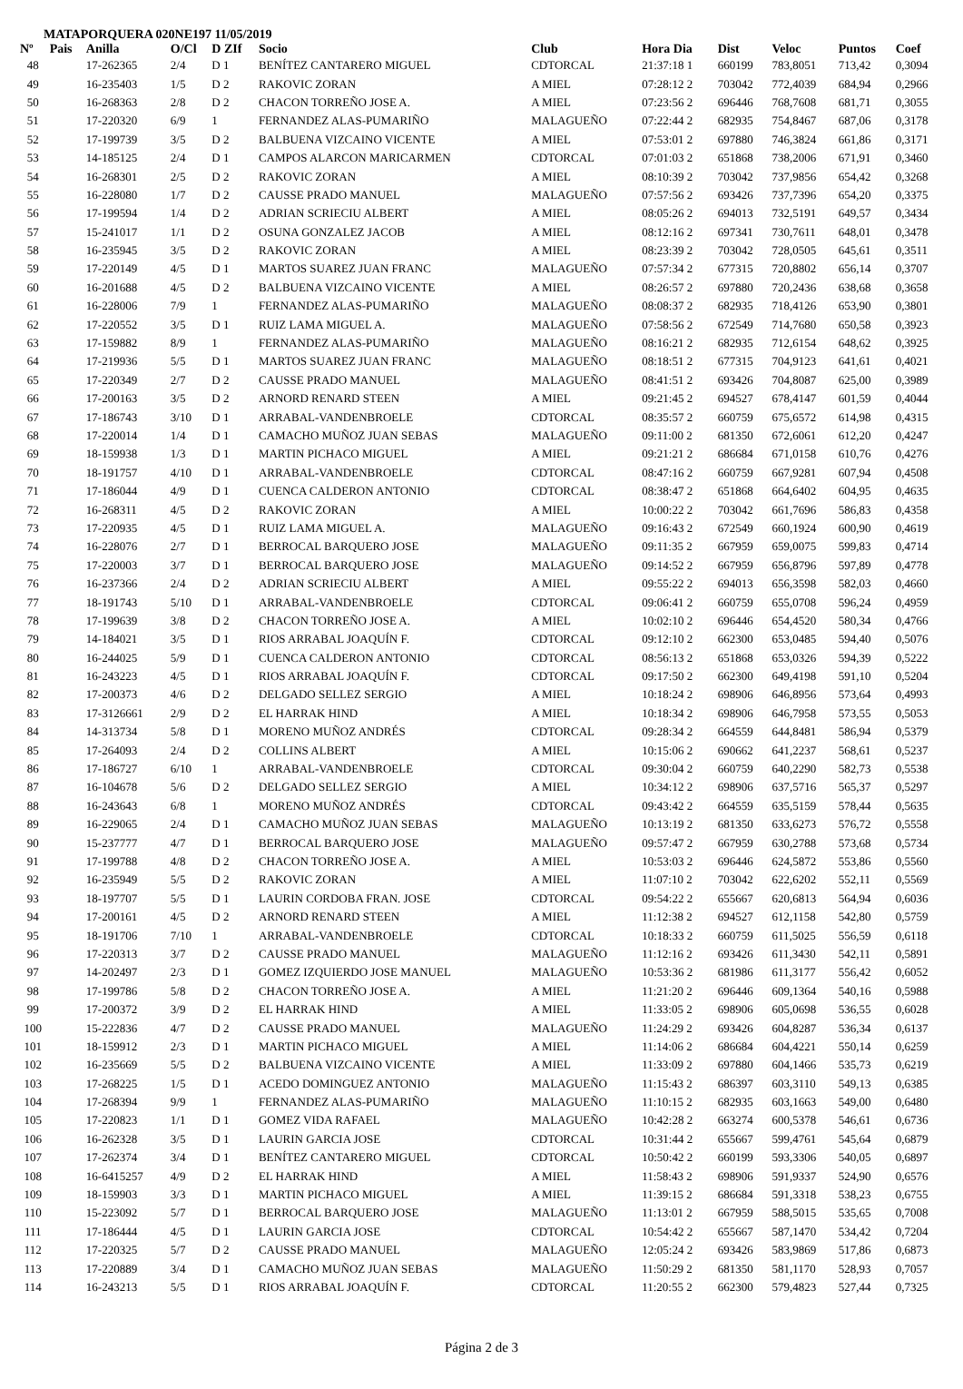MATAPORQUERA 020NE197 11/05/2019
| Nº | Pais | Anilla | O/Cl | D ZIf | Socio | Club | Hora Dia | Dist | Veloc | Puntos | Coef |
| --- | --- | --- | --- | --- | --- | --- | --- | --- | --- | --- | --- |
| 48 | | 17-262365 | 2/4 | D 1 | BENÍTEZ CANTARERO MIGUEL | CDTORCAL | 21:37:18 1 | 660199 | 783,8051 | 713,42 | 0,3094 |
| 49 | | 16-235403 | 1/5 | D 2 | RAKOVIC ZORAN | A MIEL | 07:28:12 2 | 703042 | 772,4039 | 684,94 | 0,2966 |
| 50 | | 16-268363 | 2/8 | D 2 | CHACON TORREÑO JOSE A. | A MIEL | 07:23:56 2 | 696446 | 768,7608 | 681,71 | 0,3055 |
| 51 | | 17-220320 | 6/9 | 1 | FERNANDEZ ALAS-PUMARIÑO | MALAGUEÑO | 07:22:44 2 | 682935 | 754,8467 | 687,06 | 0,3178 |
| 52 | | 17-199739 | 3/5 | D 2 | BALBUENA VIZCAINO VICENTE | A MIEL | 07:53:01 2 | 697880 | 746,3824 | 661,86 | 0,3171 |
| 53 | | 14-185125 | 2/4 | D 1 | CAMPOS ALARCON MARICARMEN | CDTORCAL | 07:01:03 2 | 651868 | 738,2006 | 671,91 | 0,3460 |
| 54 | | 16-268301 | 2/5 | D 2 | RAKOVIC ZORAN | A MIEL | 08:10:39 2 | 703042 | 737,9856 | 654,42 | 0,3268 |
| 55 | | 16-228080 | 1/7 | D 2 | CAUSSE PRADO MANUEL | MALAGUEÑO | 07:57:56 2 | 693426 | 737,7396 | 654,20 | 0,3375 |
| 56 | | 17-199594 | 1/4 | D 2 | ADRIAN SCRIECIU ALBERT | A MIEL | 08:05:26 2 | 694013 | 732,5191 | 649,57 | 0,3434 |
| 57 | | 15-241017 | 1/1 | D 2 | OSUNA GONZALEZ JACOB | A MIEL | 08:12:16 2 | 697341 | 730,7611 | 648,01 | 0,3478 |
| 58 | | 16-235945 | 3/5 | D 2 | RAKOVIC ZORAN | A MIEL | 08:23:39 2 | 703042 | 728,0505 | 645,61 | 0,3511 |
| 59 | | 17-220149 | 4/5 | D 1 | MARTOS SUAREZ JUAN FRANC | MALAGUEÑO | 07:57:34 2 | 677315 | 720,8802 | 656,14 | 0,3707 |
| 60 | | 16-201688 | 4/5 | D 2 | BALBUENA VIZCAINO VICENTE | A MIEL | 08:26:57 2 | 697880 | 720,2436 | 638,68 | 0,3658 |
| 61 | | 16-228006 | 7/9 | 1 | FERNANDEZ ALAS-PUMARIÑO | MALAGUEÑO | 08:08:37 2 | 682935 | 718,4126 | 653,90 | 0,3801 |
| 62 | | 17-220552 | 3/5 | D 1 | RUIZ LAMA MIGUEL A. | MALAGUEÑO | 07:58:56 2 | 672549 | 714,7680 | 650,58 | 0,3923 |
| 63 | | 17-159882 | 8/9 | 1 | FERNANDEZ ALAS-PUMARIÑO | MALAGUEÑO | 08:16:21 2 | 682935 | 712,6154 | 648,62 | 0,3925 |
| 64 | | 17-219936 | 5/5 | D 1 | MARTOS SUAREZ JUAN FRANC | MALAGUEÑO | 08:18:51 2 | 677315 | 704,9123 | 641,61 | 0,4021 |
| 65 | | 17-220349 | 2/7 | D 2 | CAUSSE PRADO MANUEL | MALAGUEÑO | 08:41:51 2 | 693426 | 704,8087 | 625,00 | 0,3989 |
| 66 | | 17-200163 | 3/5 | D 2 | ARNORD RENARD STEEN | A MIEL | 09:21:45 2 | 694527 | 678,4147 | 601,59 | 0,4044 |
| 67 | | 17-186743 | 3/10 | D 1 | ARRABAL-VANDENBROELE | CDTORCAL | 08:35:57 2 | 660759 | 675,6572 | 614,98 | 0,4315 |
| 68 | | 17-220014 | 1/4 | D 1 | CAMACHO MUÑOZ JUAN SEBAS | MALAGUEÑO | 09:11:00 2 | 681350 | 672,6061 | 612,20 | 0,4247 |
| 69 | | 18-159938 | 1/3 | D 1 | MARTIN PICHACO MIGUEL | A MIEL | 09:21:21 2 | 686684 | 671,0158 | 610,76 | 0,4276 |
| 70 | | 18-191757 | 4/10 | D 1 | ARRABAL-VANDENBROELE | CDTORCAL | 08:47:16 2 | 660759 | 667,9281 | 607,94 | 0,4508 |
| 71 | | 17-186044 | 4/9 | D 1 | CUENCA CALDERON ANTONIO | CDTORCAL | 08:38:47 2 | 651868 | 664,6402 | 604,95 | 0,4635 |
| 72 | | 16-268311 | 4/5 | D 2 | RAKOVIC ZORAN | A MIEL | 10:00:22 2 | 703042 | 661,7696 | 586,83 | 0,4358 |
| 73 | | 17-220935 | 4/5 | D 1 | RUIZ LAMA MIGUEL A. | MALAGUEÑO | 09:16:43 2 | 672549 | 660,1924 | 600,90 | 0,4619 |
| 74 | | 16-228076 | 2/7 | D 1 | BERROCAL BARQUERO JOSE | MALAGUEÑO | 09:11:35 2 | 667959 | 659,0075 | 599,83 | 0,4714 |
| 75 | | 17-220003 | 3/7 | D 1 | BERROCAL BARQUERO JOSE | MALAGUEÑO | 09:14:52 2 | 667959 | 656,8796 | 597,89 | 0,4778 |
| 76 | | 16-237366 | 2/4 | D 2 | ADRIAN SCRIECIU ALBERT | A MIEL | 09:55:22 2 | 694013 | 656,3598 | 582,03 | 0,4660 |
| 77 | | 18-191743 | 5/10 | D 1 | ARRABAL-VANDENBROELE | CDTORCAL | 09:06:41 2 | 660759 | 655,0708 | 596,24 | 0,4959 |
| 78 | | 17-199639 | 3/8 | D 2 | CHACON TORREÑO JOSE A. | A MIEL | 10:02:10 2 | 696446 | 654,4520 | 580,34 | 0,4766 |
| 79 | | 14-184021 | 3/5 | D 1 | RIOS ARRABAL JOAQUÍN F. | CDTORCAL | 09:12:10 2 | 662300 | 653,0485 | 594,40 | 0,5076 |
| 80 | | 16-244025 | 5/9 | D 1 | CUENCA CALDERON ANTONIO | CDTORCAL | 08:56:13 2 | 651868 | 653,0326 | 594,39 | 0,5222 |
| 81 | | 16-243223 | 4/5 | D 1 | RIOS ARRABAL JOAQUÍN F. | CDTORCAL | 09:17:50 2 | 662300 | 649,4198 | 591,10 | 0,5204 |
| 82 | | 17-200373 | 4/6 | D 2 | DELGADO SELLEZ SERGIO | A MIEL | 10:18:24 2 | 698906 | 646,8956 | 573,64 | 0,4993 |
| 83 | | 17-3126661 | 2/9 | D 2 | EL HARRAK HIND | A MIEL | 10:18:34 2 | 698906 | 646,7958 | 573,55 | 0,5053 |
| 84 | | 14-313734 | 5/8 | D 1 | MORENO MUÑOZ ANDRÉS | CDTORCAL | 09:28:34 2 | 664559 | 644,8481 | 586,94 | 0,5379 |
| 85 | | 17-264093 | 2/4 | D 2 | COLLINS ALBERT | A MIEL | 10:15:06 2 | 690662 | 641,2237 | 568,61 | 0,5237 |
| 86 | | 17-186727 | 6/10 | 1 | ARRABAL-VANDENBROELE | CDTORCAL | 09:30:04 2 | 660759 | 640,2290 | 582,73 | 0,5538 |
| 87 | | 16-104678 | 5/6 | D 2 | DELGADO SELLEZ SERGIO | A MIEL | 10:34:12 2 | 698906 | 637,5716 | 565,37 | 0,5297 |
| 88 | | 16-243643 | 6/8 | 1 | MORENO MUÑOZ ANDRÉS | CDTORCAL | 09:43:42 2 | 664559 | 635,5159 | 578,44 | 0,5635 |
| 89 | | 16-229065 | 2/4 | D 1 | CAMACHO MUÑOZ JUAN SEBAS | MALAGUEÑO | 10:13:19 2 | 681350 | 633,6273 | 576,72 | 0,5558 |
| 90 | | 15-237777 | 4/7 | D 1 | BERROCAL BARQUERO JOSE | MALAGUEÑO | 09:57:47 2 | 667959 | 630,2788 | 573,68 | 0,5734 |
| 91 | | 17-199788 | 4/8 | D 2 | CHACON TORREÑO JOSE A. | A MIEL | 10:53:03 2 | 696446 | 624,5872 | 553,86 | 0,5560 |
| 92 | | 16-235949 | 5/5 | D 2 | RAKOVIC ZORAN | A MIEL | 11:07:10 2 | 703042 | 622,6202 | 552,11 | 0,5569 |
| 93 | | 18-197707 | 5/5 | D 1 | LAURIN CORDOBA FRAN. JOSE | CDTORCAL | 09:54:22 2 | 655667 | 620,6813 | 564,94 | 0,6036 |
| 94 | | 17-200161 | 4/5 | D 2 | ARNORD RENARD STEEN | A MIEL | 11:12:38 2 | 694527 | 612,1158 | 542,80 | 0,5759 |
| 95 | | 18-191706 | 7/10 | 1 | ARRABAL-VANDENBROELE | CDTORCAL | 10:18:33 2 | 660759 | 611,5025 | 556,59 | 0,6118 |
| 96 | | 17-220313 | 3/7 | D 2 | CAUSSE PRADO MANUEL | MALAGUEÑO | 11:12:16 2 | 693426 | 611,3430 | 542,11 | 0,5891 |
| 97 | | 14-202497 | 2/3 | D 1 | GOMEZ IZQUIERDO JOSE MANUEL | MALAGUEÑO | 10:53:36 2 | 681986 | 611,3177 | 556,42 | 0,6052 |
| 98 | | 17-199786 | 5/8 | D 2 | CHACON TORREÑO JOSE A. | A MIEL | 11:21:20 2 | 696446 | 609,1364 | 540,16 | 0,5988 |
| 99 | | 17-200372 | 3/9 | D 2 | EL HARRAK HIND | A MIEL | 11:33:05 2 | 698906 | 605,0698 | 536,55 | 0,6028 |
| 100 | | 15-222836 | 4/7 | D 2 | CAUSSE PRADO MANUEL | MALAGUEÑO | 11:24:29 2 | 693426 | 604,8287 | 536,34 | 0,6137 |
| 101 | | 18-159912 | 2/3 | D 1 | MARTIN PICHACO MIGUEL | A MIEL | 11:14:06 2 | 686684 | 604,4221 | 550,14 | 0,6259 |
| 102 | | 16-235669 | 5/5 | D 2 | BALBUENA VIZCAINO VICENTE | A MIEL | 11:33:09 2 | 697880 | 604,1466 | 535,73 | 0,6219 |
| 103 | | 17-268225 | 1/5 | D 1 | ACEDO DOMINGUEZ ANTONIO | MALAGUEÑO | 11:15:43 2 | 686397 | 603,3110 | 549,13 | 0,6385 |
| 104 | | 17-268394 | 9/9 | 1 | FERNANDEZ ALAS-PUMARIÑO | MALAGUEÑO | 11:10:15 2 | 682935 | 603,1663 | 549,00 | 0,6480 |
| 105 | | 17-220823 | 1/1 | D 1 | GOMEZ VIDA RAFAEL | MALAGUEÑO | 10:42:28 2 | 663274 | 600,5378 | 546,61 | 0,6736 |
| 106 | | 16-262328 | 3/5 | D 1 | LAURIN GARCIA JOSE | CDTORCAL | 10:31:44 2 | 655667 | 599,4761 | 545,64 | 0,6879 |
| 107 | | 17-262374 | 3/4 | D 1 | BENÍTEZ CANTARERO MIGUEL | CDTORCAL | 10:50:42 2 | 660199 | 593,3306 | 540,05 | 0,6897 |
| 108 | | 16-6415257 | 4/9 | D 2 | EL HARRAK HIND | A MIEL | 11:58:43 2 | 698906 | 591,9337 | 524,90 | 0,6576 |
| 109 | | 18-159903 | 3/3 | D 1 | MARTIN PICHACO MIGUEL | A MIEL | 11:39:15 2 | 686684 | 591,3318 | 538,23 | 0,6755 |
| 110 | | 15-223092 | 5/7 | D 1 | BERROCAL BARQUERO JOSE | MALAGUEÑO | 11:13:01 2 | 667959 | 588,5015 | 535,65 | 0,7008 |
| 111 | | 17-186444 | 4/5 | D 1 | LAURIN GARCIA JOSE | CDTORCAL | 10:54:42 2 | 655667 | 587,1470 | 534,42 | 0,7204 |
| 112 | | 17-220325 | 5/7 | D 2 | CAUSSE PRADO MANUEL | MALAGUEÑO | 12:05:24 2 | 693426 | 583,9869 | 517,86 | 0,6873 |
| 113 | | 17-220889 | 3/4 | D 1 | CAMACHO MUÑOZ JUAN SEBAS | MALAGUEÑO | 11:50:29 2 | 681350 | 581,1170 | 528,93 | 0,7057 |
| 114 | | 16-243213 | 5/5 | D 1 | RIOS ARRABAL JOAQUÍN F. | CDTORCAL | 11:20:55 2 | 662300 | 579,4823 | 527,44 | 0,7325 |
Página 2 de 3